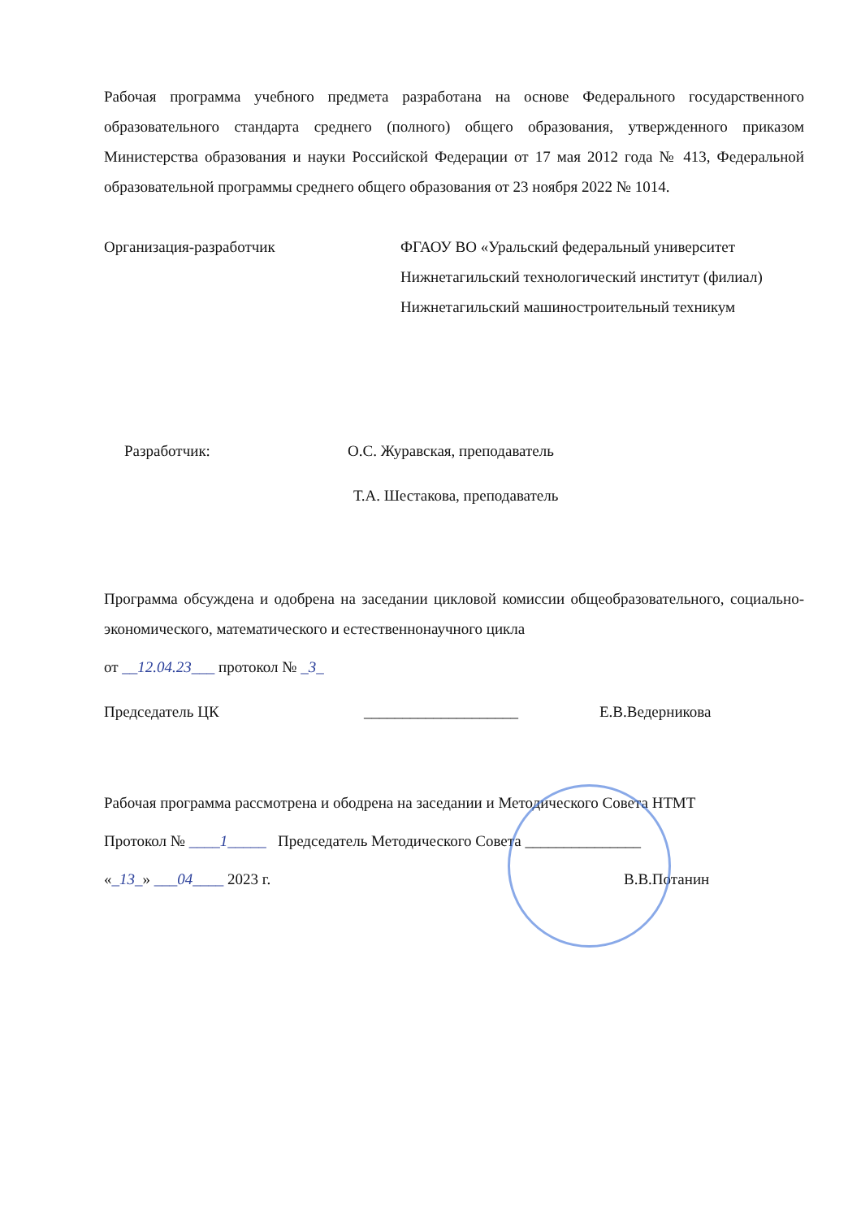Рабочая программа учебного предмета разработана на основе Федерального государственного образовательного стандарта среднего (полного) общего образования, утвержденного приказом Министерства образования и науки Российской Федерации от 17 мая 2012 года № 413, Федеральной образовательной программы среднего общего образования от 23 ноября 2022 № 1014.
Организация-разработчик ФГАОУ ВО «Уральский федеральный университет
Нижнетагильский технологический институт (филиал)
Нижнетагильский машиностроительный техникум
Разработчик: О.С. Журавская, преподаватель
Т.А. Шестакова, преподаватель
Программа обсуждена и одобрена на заседании цикловой комиссии общеобразовательного, социально-экономического, математического и естественнонаучного цикла
от __12.04.23___ протокол № _3_
Председатель ЦК ____________________ Е.В.Ведерникова
Рабочая программа рассмотрена и ободрена на заседании и Методического Совета НТМТ
Протокол № ____1_____ Председатель Методического Совета _______________
«_13_» ___04____ 2023 г. В.В.Потанин